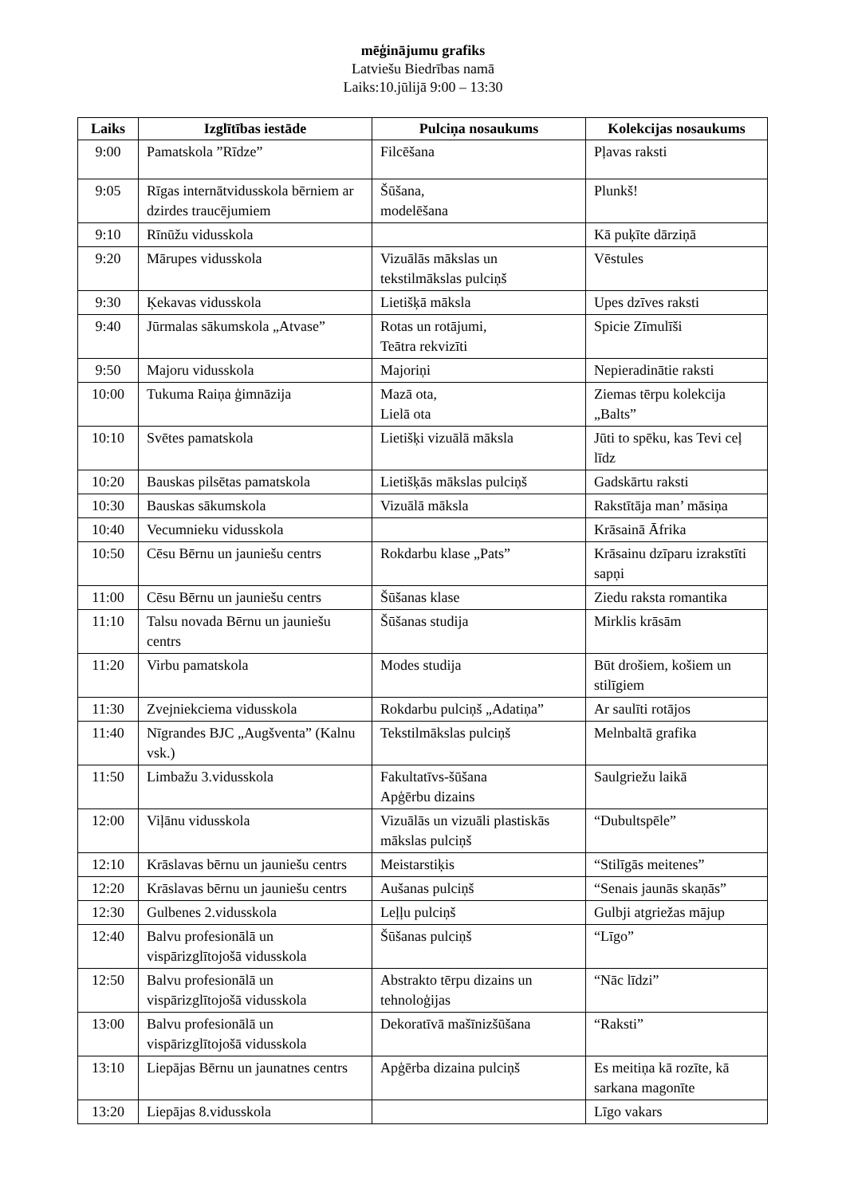mēģinājumu grafiks
Latviešu Biedrības namā
Laiks:10.jūlijā 9:00 – 13:30
| Laiks | Izglītības iestāde | Pulciņa nosaukums | Kolekcijas nosaukums |
| --- | --- | --- | --- |
| 9:00 | Pamatskola ”Rīdze” | Filcēšana | Pļavas raksti |
| 9:05 | Rīgas internātvidusskola bērniem ar dzirdes traucējumiem | Šūšana, modelēšana | Plunkš! |
| 9:10 | Rīnūžu vidusskola | | Kā puķīte dārziņā |
| 9:20 | Mārupes vidusskola | Vizuālās mākslas un tekstilmākslas pulciņš | Vēstules |
| 9:30 | Ķekavas vidusskola | Lietišķā māksla | Upes dzīves raksti |
| 9:40 | Jūrmalas sākumskola „Atvase” | Rotas un rotājumi, Teātra rekvizīti | Spicie Zīmulīši |
| 9:50 | Majoru vidusskola | Majoriņi | Nepieradinātie raksti |
| 10:00 | Tukuma Raiņa ģimnāzija | Mazā ota, Lielā ota | Ziemas tērpu kolekcija „Balts” |
| 10:10 | Svētes pamatskola | Lietišķi vizuālā māksla | Jūti to spēku, kas Tevi ceļ līdz |
| 10:20 | Bauskas pilsētas pamatskola | Lietišķās mākslas pulciņš | Gadskārtu raksti |
| 10:30 | Bauskas sākumskola | Vizuālā māksla | Rakstītāja man’ māsiņa |
| 10:40 | Vecumnieku vidusskola | | Krāsainā Āfrika |
| 10:50 | Cēsu Bērnu un jauniešu centrs | Rokdarbu klase „Pats” | Krāsainu dzīparu izrakstīti sapņi |
| 11:00 | Cēsu Bērnu un jauniešu centrs | Šūšanas klase | Ziedu raksta romantika |
| 11:10 | Talsu novada Bērnu un jauniešu centrs | Šūšanas studija | Mirklis krāsām |
| 11:20 | Virbu pamatskola | Modes studija | Būt drošiem, košiem un stilīgiem |
| 11:30 | Zvejniekciema vidusskola | Rokdarbu pulciņš „Adatiņa” | Ar saulīti rotājos |
| 11:40 | Nīgrandes BJC „Augšventa” (Kalnu vsk.) | Tekstilmākslas pulciņš | Melnbaltā grafika |
| 11:50 | Limbažu 3.vidusskola | Fakultatīvs-šūšana Apģērbu dizains | Saulgriežu laikā |
| 12:00 | Viļānu vidusskola | Vizuālās un vizuāli plastiskās mākslas pulciņš | “Dubultspēle” |
| 12:10 | Krāslavas bērnu un jauniešu centrs | Meistarstiķis | “Stilīgās meitenes” |
| 12:20 | Krāslavas bērnu un jauniešu centrs | Aušanas pulciņš | “Senais jaunās skaņās” |
| 12:30 | Gulbenes 2.vidusskola | Leļļu pulciņš | Gulbji atgriežas mājup |
| 12:40 | Balvu profesionālā un vispārizglītojošā vidusskola | Šūšanas pulciņš | “Līgo” |
| 12:50 | Balvu profesionālā un vispārizglītojošā vidusskola | Abstrakto tērpu dizains un tehnoloģijas | “Nāc līdzi” |
| 13:00 | Balvu profesionālā un vispārizglītojošā vidusskola | Dekoratīvā mašīnizšūšana | “Raksti” |
| 13:10 | Liepājas Bērnu un jaunatnes centrs | Apģērba dizaina pulciņš | Es meitiņa kā rozīte, kā sarkana magonīte |
| 13:20 | Liepājas 8.vidusskola | | Līgo vakars |